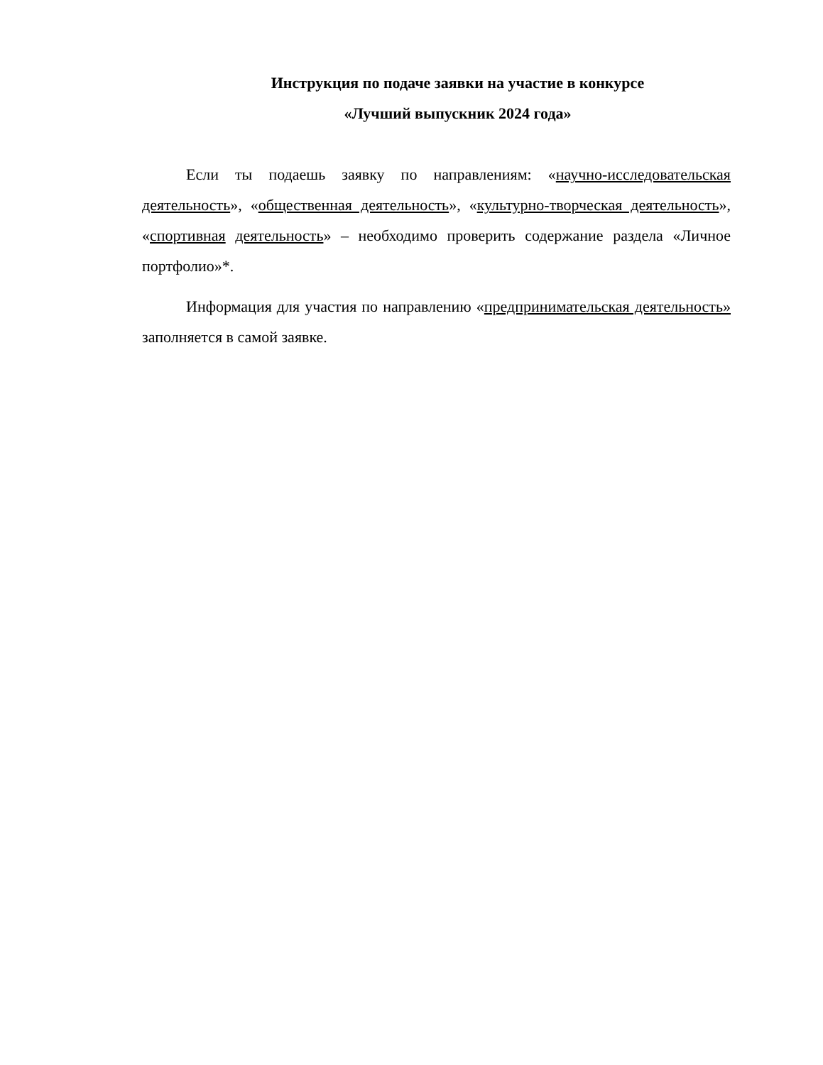Инструкция по подаче заявки на участие в конкурсе
«Лучший выпускник 2024 года»
Если ты подаешь заявку по направлениям: «научно-исследовательская деятельность», «общественная деятельность», «культурно-творческая деятельность», «спортивная деятельность» – необходимо проверить содержание раздела «Личное портфолио»*.
Информация для участия по направлению «предпринимательская деятельность» заполняется в самой заявке.